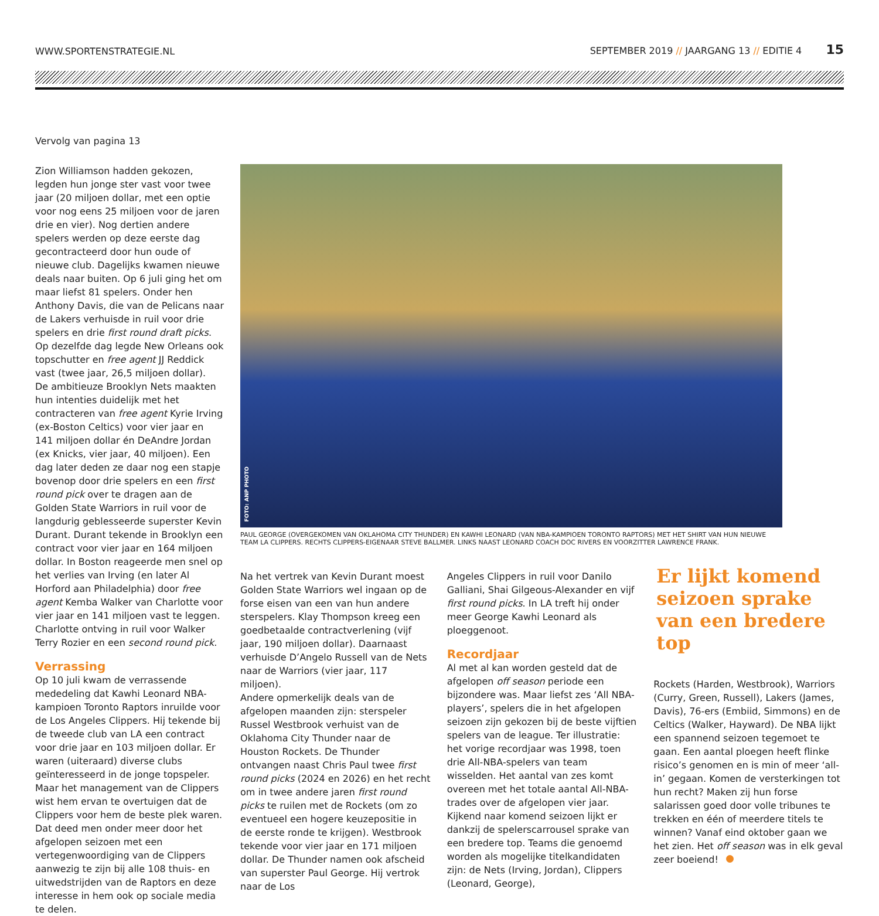WWW.SPORTENSTRATEGIE.NL
SEPTEMBER 2019 // JAARGANG 13 // EDITIE 4 15
Vervolg van pagina 13
Zion Williamson hadden gekozen, legden hun jonge ster vast voor twee jaar (20 miljoen dollar, met een optie voor nog eens 25 miljoen voor de jaren drie en vier). Nog dertien andere spelers werden op deze eerste dag gecontracteerd door hun oude of nieuwe club. Dagelijks kwamen nieuwe deals naar buiten. Op 6 juli ging het om maar liefst 81 spelers. Onder hen Anthony Davis, die van de Pelicans naar de Lakers verhuisde in ruil voor drie spelers en drie first round draft picks. Op dezelfde dag legde New Orleans ook topschutter en free agent JJ Reddick vast (twee jaar, 26,5 miljoen dollar).
De ambitieuze Brooklyn Nets maakten hun intenties duidelijk met het contracteren van free agent Kyrie Irving (ex-Boston Celtics) voor vier jaar en 141 miljoen dollar én DeAndre Jordan (ex Knicks, vier jaar, 40 miljoen). Een dag later deden ze daar nog een stapje bovenop door drie spelers en een first round pick over te dragen aan de Golden State Warriors in ruil voor de langdurig geblesseerde superster Kevin Durant. Durant tekende in Brooklyn een contract voor vier jaar en 164 miljoen dollar. In Boston reageerde men snel op het verlies van Irving (en later Al Horford aan Philadelphia) door free agent Kemba Walker van Charlotte voor vier jaar en 141 miljoen vast te leggen. Charlotte ontving in ruil voor Walker Terry Rozier en een second round pick.
Verrassing
Op 10 juli kwam de verrassende mededeling dat Kawhi Leonard NBA-kampioen Toronto Raptors inruilde voor de Los Angeles Clippers. Hij tekende bij de tweede club van LA een contract voor drie jaar en 103 miljoen dollar. Er waren (uiteraard) diverse clubs geïnteresseerd in de jonge topspeler. Maar het management van de Clippers wist hem ervan te overtuigen dat de Clippers voor hem de beste plek waren. Dat deed men onder meer door het afgelopen seizoen met een vertegenwoordiging van de Clippers aanwezig te zijn bij alle 108 thuis- en uitwedstrijden van de Raptors en deze interesse in hem ook op sociale media te delen.
FOTO: ANP PHOTO
PAUL GEORGE (OVERGEKOMEN VAN OKLAHOMA CITY THUNDER) EN KAWHI LEONARD (VAN NBA-KAMPIOEN TORONTO RAPTORS) MET HET SHIRT VAN HUN NIEUWE TEAM LA CLIPPERS. RECHTS CLIPPERS-EIGENAAR STEVE BALLMER. LINKS NAAST LEONARD COACH DOC RIVERS EN VOORZITTER LAWRENCE FRANK.
Na het vertrek van Kevin Durant moest Golden State Warriors wel ingaan op de forse eisen van een van hun andere sterspelers. Klay Thompson kreeg een goedbetaalde contractverlening (vijf jaar, 190 miljoen dollar). Daarnaast verhuisde D’Angelo Russell van de Nets naar de Warriors (vier jaar, 117 miljoen).
Andere opmerkelijk deals van de afgelopen maanden zijn: sterspeler Russel Westbrook verhuist van de Oklahoma City Thunder naar de Houston Rockets. De Thunder ontvangen naast Chris Paul twee first round picks (2024 en 2026) en het recht om in twee andere jaren first round picks te ruilen met de Rockets (om zo eventueel een hogere keuzepositie in de eerste ronde te krijgen). Westbrook tekende voor vier jaar en 171 miljoen dollar. De Thunder namen ook afscheid van superster Paul George. Hij vertrok naar de Los
Angeles Clippers in ruil voor Danilo Galliani, Shai Gilgeous-Alexander en vijf first round picks. In LA treft hij onder meer George Kawhi Leonard als ploeggenoot.
Recordjaar
Al met al kan worden gesteld dat de afgelopen off season periode een bijzondere was. Maar liefst zes ‘All NBA-players’, spelers die in het afgelopen seizoen zijn gekozen bij de beste vijftien spelers van de league. Ter illustratie: het vorige recordjaar was 1998, toen drie All-NBA-spelers van team wisselden. Het aantal van zes komt overeen met het totale aantal All-NBA-trades over de afgelopen vier jaar. Kijkend naar komend seizoen lijkt er dankzij de spelerscarrousel sprake van een bredere top. Teams die genoemd worden als mogelijke titelkandidaten zijn: de Nets (Irving, Jordan), Clippers (Leonard, George),
Er lijkt komend seizoen sprake van een bredere top
Rockets (Harden, Westbrook), Warriors (Curry, Green, Russell), Lakers (James, Davis), 76-ers (Embiid, Simmons) en de Celtics (Walker, Hayward). De NBA lijkt een spannend seizoen tegemoet te gaan. Een aantal ploegen heeft flinke risico’s genomen en is min of meer ‘all-in’ gegaan. Komen de versterkingen tot hun recht? Maken zij hun forse salarissen goed door volle tribunes te trekken en één of meerdere titels te winnen? Vanaf eind oktober gaan we het zien. Het off season was in elk geval zeer boeiend!